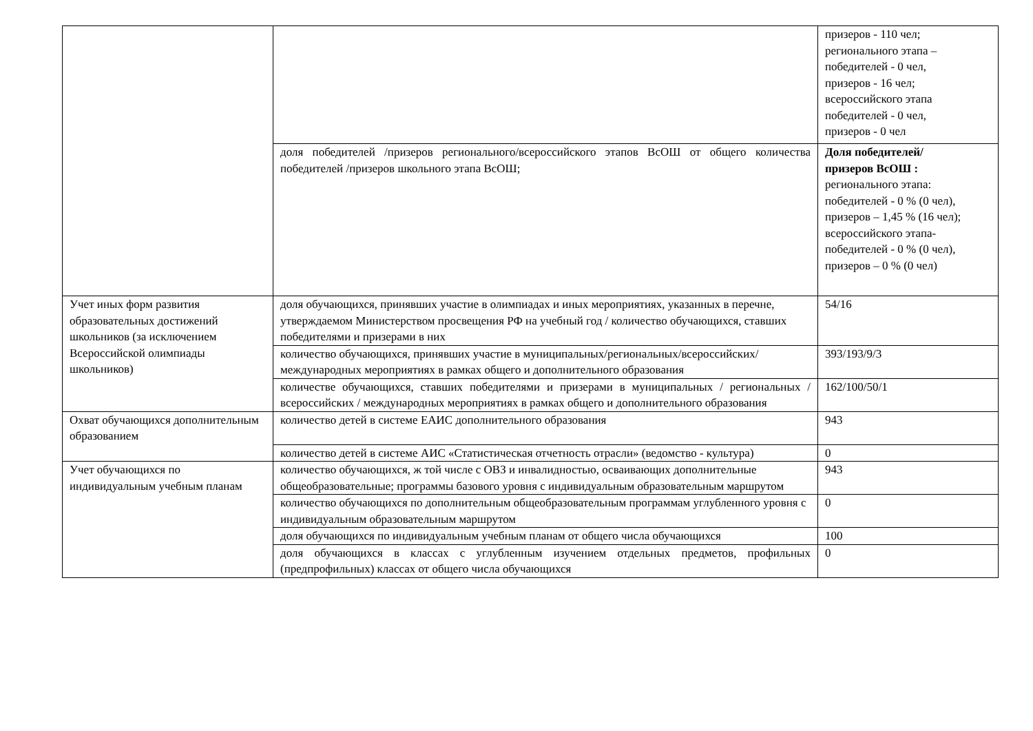| | | призеров - 110 чел; регионального этапа – победителей - 0 чел, призеров - 16 чел; всероссийского этапа победителей - 0 чел, призеров - 0 чел |
| | доля победителей /призеров регионального/всероссийского этапов ВсОШ от общего количества победителей /призеров школьного этапа ВсОШ; | Доля победителей/ призеров ВсОШ : регионального этапа: победителей - 0 % (0 чел), призеров – 1,45 % (16 чел); всероссийского этапа- победителей - 0 % (0 чел), призеров – 0 % (0 чел) |
| Учет иных форм развития образовательных достижений школьников (за исключением Всероссийской олимпиады школьников) | доля обучающихся, принявших участие в олимпиадах и иных мероприятиях, указанных в перечне, утверждаемом Министерством просвещения РФ на учебный год / количество обучающихся, ставших победителями и призерами в них | 54/16 |
| | количество обучающихся, принявших участие в муниципальных/региональных/всероссийских/международных мероприятиях в рамках общего и дополнительного образования | 393/193/9/3 |
| | количестве обучающихся, ставших победителями и призерами в муниципальных / региональных / всероссийских / международных мероприятиях в рамках общего и дополнительного образования | 162/100/50/1 |
| Охват обучающихся дополнительным образованием | количество детей в системе ЕАИС дополнительного образования | 943 |
| | количество детей в системе АИС «Статистическая отчетность отрасли» (ведомство - культура) | 0 |
| Учет обучающихся по индивидуальным учебным планам | количество обучающихся, ж той числе с ОВЗ и инвалидностью, осваивающих дополнительные общеобразовательные; программы базового уровня с индивидуальным образовательным маршрутом | 943 |
| | количество обучающихся по дополнительным общеобразовательным программам углубленного уровня с индивидуальным образовательным маршрутом | 0 |
| | доля обучающихся по индивидуальным учебным планам от общего числа обучающихся | 100 |
| | доля обучающихся в классах с углубленным изучением отдельных предметов, профильных (предпрофильных) классах от общего числа обучающихся | 0 |